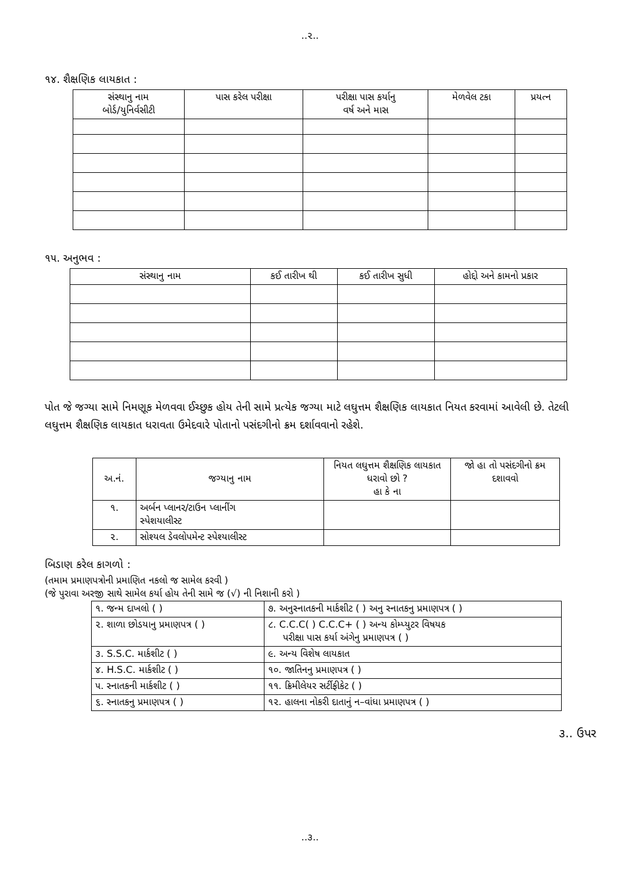..૨..
૧૪. શૈક્ષણિક લાયકાત :
| સંસ્થાનુ નામ બોર્ડ/યુનિર્વસીટી | પાસ કરેલ પરીક્ષા | પરીક્ષા પાસ કર્યાનુ વર્ષ અને માસ | મેળવેલ ટકા | પ્રયત્ન |
| --- | --- | --- | --- | --- |
૧૫. અનુભવ :
| સંસ્થાનુ નામ | કઈ તારીખ થી | કઈ તારીખ સુધી | હોદ્દો અને કામનો પ્રકાર |
| --- | --- | --- | --- |
પોત જે જગ્યા સામે નિમણૂક મેળવવા ઈચ્છુક હોય તેની સામે પ્રત્યેક જગ્યા માટે લઘુત્તમ શૈક્ષણિક લાયકાત નિયત કરવામાં આવેલી છે. તેટલી લઘુત્તમ શૈક્ષણિક લાયકાત ધરાવતા ઉમેદવારે પોતાનો પસંદગીનો ક્રમ દર્શાવવાનો રહેશે.
| અ.નં. | જગ્યાનુ નામ | નિયત લઘુત્તમ શૈક્ષણિક લાયકાત ધરાવો છો ? હા કે ના | જો હા તો પસંદગીનો ક્રમ દશાવવો |
| --- | --- | --- | --- |
| ૧. | અર્બન પ્લાનર/ટાઉન પ્લાનીંગ સ્પેશયાલીસ્ટ | | |
| ૨. | સોશ્યલ ડેવલોપમેન્ટ સ્પેશ્યાલીસ્ટ | | |
બિડાણ કરેલ કાગળો :
(તમામ પ્રમાણપત્રોની પ્રમાણિત નકલો જ સામેલ કરવી )
(જે પુરાવા અરજી સાથે સામેલ કર્યા હોય તેની સામે જ (√) ની નિશાની કરો )
| ૧. જન્મ દાખલો ( ) | ૭. અનુસ્નાતકની માર્કશીટ ( ) અનુ સ્નાતકનુ પ્રમાણપત્ર ( ) |
| ૨. શાળા છોડયાનુ પ્રમાણપત્ર ( ) | ૮. C.C.C( ) C.C.C+ ( ) અન્ય કોમ્પ્યુટર વિષયક પરીક્ષા પાસ કર્યા અંગેનુ પ્રમાણપત્ર ( ) |
| ૩. S.S.C. માર્કશીટ ( ) | ૯. અન્ય વિશેષ લાયકાત |
| ૪. H.S.C. માર્કશીટ ( ) | ૧૦. જાતિનનુ પ્રમાણપત્ર ( ) |
| ૫. સ્નાતકની માર્કશીટ ( ) | ૧૧. ક્રિમીલેયર સર્ટીફીકેટ ( ) |
| ૬. સ્નાતકનુ પ્રમાણપત્ર ( ) | ૧૨. હાલના નોકરી દાતાનું ન–વાંધા પ્રમાણપત્ર ( ) |
૩.. ઉપર
..૩..